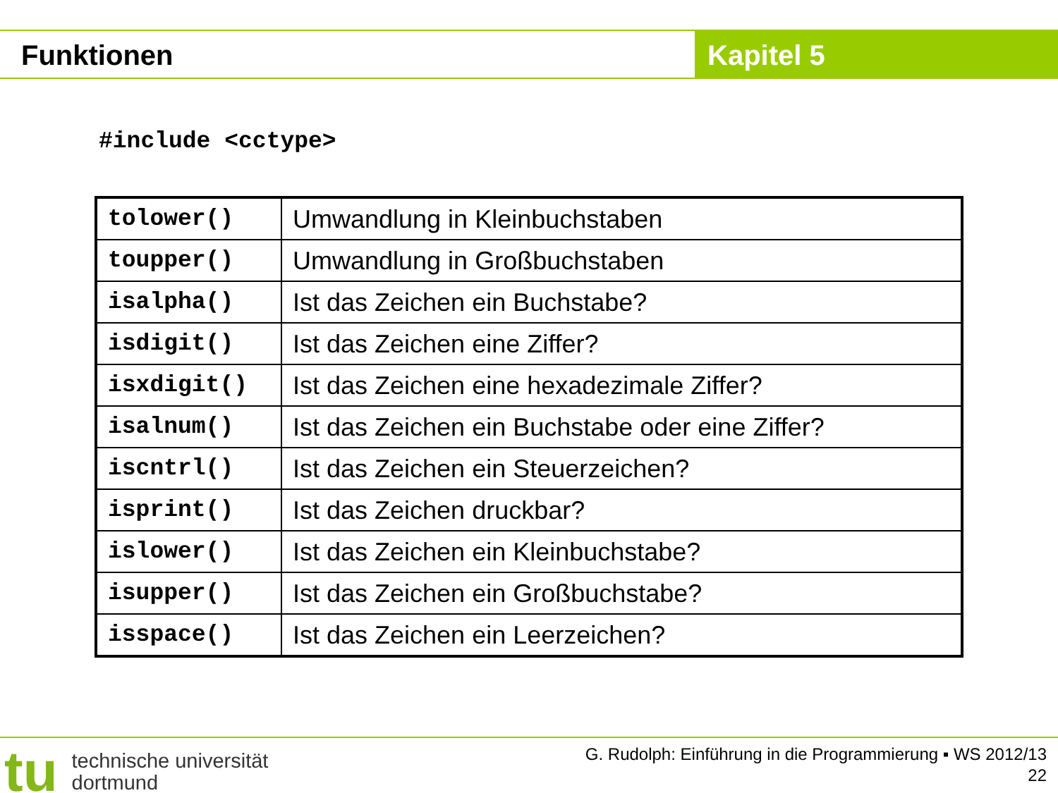Funktionen Kapitel 5
#include <cctype>
| tolower() | Umwandlung in Kleinbuchstaben |
| toupper() | Umwandlung in Großbuchstaben |
| isalpha() | Ist das Zeichen ein Buchstabe? |
| isdigit() | Ist das Zeichen eine Ziffer? |
| isxdigit() | Ist das Zeichen eine hexadezimale Ziffer? |
| isalnum() | Ist das Zeichen ein Buchstabe oder eine Ziffer? |
| iscntrl() | Ist das Zeichen ein Steuerzeichen? |
| isprint() | Ist das Zeichen druckbar? |
| islower() | Ist das Zeichen ein Kleinbuchstabe? |
| isupper() | Ist das Zeichen ein Großbuchstabe? |
| isspace() | Ist das Zeichen ein Leerzeichen? |
tu
technische universität
dortmund
G. Rudolph: Einführung in die Programmierung ▪ WS 2012/13
22